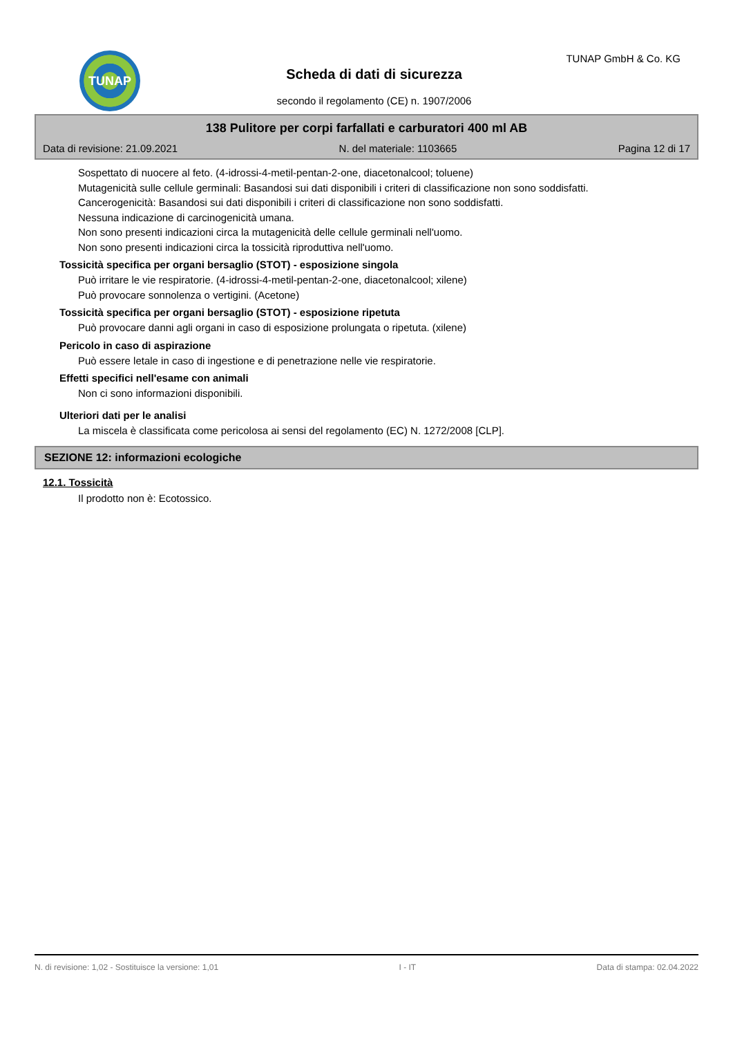TUNAP TUNAP GmbH & Co. KG
Scheda di dati di sicurezza
secondo il regolamento (CE) n. 1907/2006
138 Pulitore per corpi farfallati e carburatori 400 ml AB
Data di revisione: 21.09.2021 N. del materiale: 1103665 Pagina 12 di 17
Sospettato di nuocere al feto. (4-idrossi-4-metil-pentan-2-one, diacetonalcool; toluene)
Mutagenicità sulle cellule germinali: Basandosi sui dati disponibili i criteri di classificazione non sono soddisfatti.
Cancerogenicità: Basandosi sui dati disponibili i criteri di classificazione non sono soddisfatti.
Nessuna indicazione di carcinogenicità umana.
Non sono presenti indicazioni circa la mutagenicità delle cellule germinali nell'uomo.
Non sono presenti indicazioni circa la tossicità riproduttiva nell'uomo.
Tossicità specifica per organi bersaglio (STOT) - esposizione singola
Può irritare le vie respiratorie. (4-idrossi-4-metil-pentan-2-one, diacetonalcool; xilene)
Può provocare sonnolenza o vertigini. (Acetone)
Tossicità specifica per organi bersaglio (STOT) - esposizione ripetuta
Può provocare danni agli organi in caso di esposizione prolungata o ripetuta. (xilene)
Pericolo in caso di aspirazione
Può essere letale in caso di ingestione e di penetrazione nelle vie respiratorie.
Effetti specifici nell'esame con animali
Non ci sono informazioni disponibili.
Ulteriori dati per le analisi
La miscela è classificata come pericolosa ai sensi del regolamento (EC) N. 1272/2008 [CLP].
SEZIONE 12: informazioni ecologiche
12.1. Tossicità
Il prodotto non è: Ecotossico.
N. di revisione: 1,02 - Sostituisce la versione: 1,01 I - IT Data di stampa: 02.04.2022